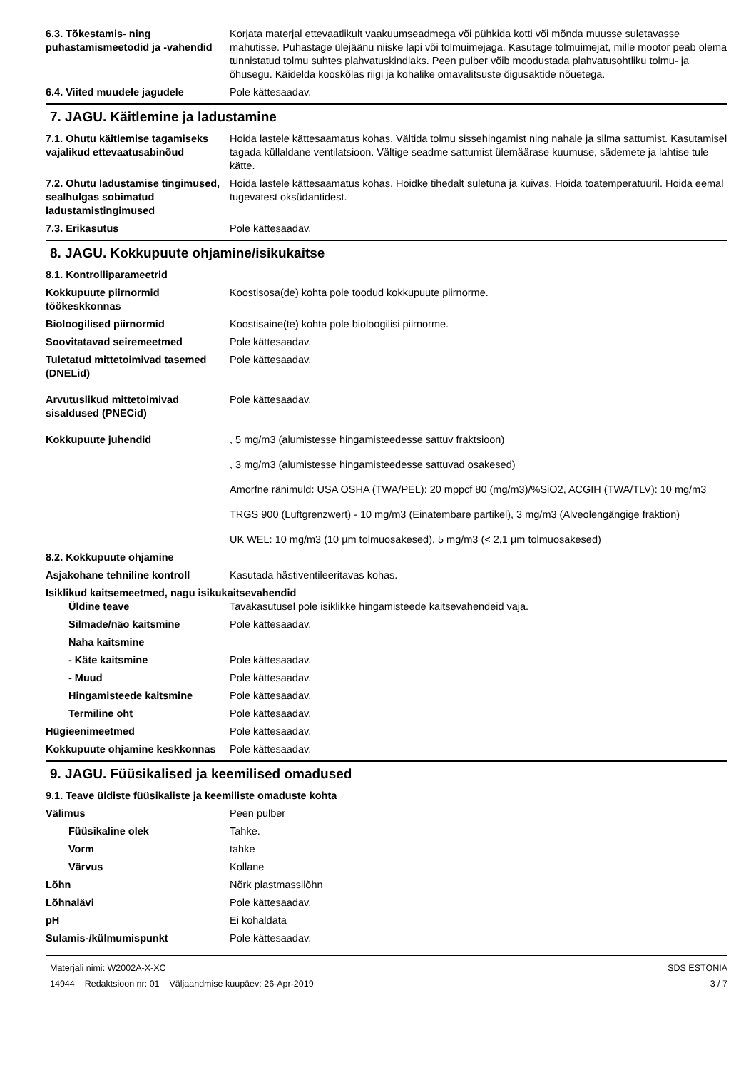6.3. Tõkestamis- ning puhastamismeetodid ja -vahendid
Korjata materjal ettevaatlikult vaakuumseadmega või pühkida kotti või mõnda muusse suletavasse mahutisse. Puhastage ülejäänu niiske lapi või tolmuimejaga. Kasutage tolmuimejat, mille mootor peab olema tunnistatud tolmu suhtes plahvatuskindlaks. Peen pulber võib moodustada plahvatusohtliku tolmu- ja õhusegu. Käidelda kooskõlas riigi ja kohalike omavalitsuste õigusaktide nõuetega.
6.4. Viited muudele jagudele Pole kättesaadav.
7. JAGU. Käitlemine ja ladustamine
7.1. Ohutu käitlemise tagamiseks vajalikud ettevaatusabinõud
Hoida lastele kättesaamatus kohas. Vältida tolmu sissehingamist ning nahale ja silma sattumist. Kasutamisel tagada küllaldane ventilatsioon. Vältige seadme sattumist ülemäärase kuumuse, sädemete ja lahtise tule kätte.
7.2. Ohutu ladustamise tingimused, sealhulgas sobimatud ladustamistingimused
Hoida lastele kättesaamatus kohas. Hoidke tihedalt suletuna ja kuivas. Hoida toatemperatuuril. Hoida eemal tugevatest oksüdantidest.
7.3. Erikasutus Pole kättesaadav.
8. JAGU. Kokkupuute ohjamine/isikukaitse
8.1. Kontrolliparameetrid
Kokkupuute piirnormid töökeskkonnas
Koostisosa(de) kohta pole toodud kokkupuute piirnorme.
Bioloogilised piirnormid Koostisaine(te) kohta pole bioloogilisi piirnorme.
Soovitatavad seiremeetmed Pole kättesaadav.
Tuletatud mittetoimivad tasemed (DNELid)
Pole kättesaadav.
Arvutuslikud mittetoimivad sisaldused (PNECid)
Pole kättesaadav.
Kokkupuute juhendid , 5 mg/m3 (alumistesse hingamisteedesse sattuv fraktsioon)
, 3 mg/m3 (alumistesse hingamisteedesse sattuvad osakesed)
Amorfne ränimuld: USA OSHA (TWA/PEL): 20 mppcf 80 (mg/m3)/%SiO2, ACGIH (TWA/TLV): 10 mg/m3
TRGS 900 (Luftgrenzwert) - 10 mg/m3 (Einatembare partikel), 3 mg/m3 (Alveolengängige fraktion)
UK WEL: 10 mg/m3 (10 µm tolmuosakesed), 5 mg/m3 (< 2,1 µm tolmuosakesed)
8.2. Kokkupuute ohjamine
Asjakohane tehniline kontroll Kasutada hästiventileeritavas kohas.
Isiklikud kaitsemeetmed, nagu isikukaitsevahendid
Üldine teave Tavakasutusel pole isiklikke hingamisteede kaitsevahendeid vaja.
Silmade/näo kaitsmine Pole kättesaadav.
Naha kaitsmine
- Käte kaitsmine Pole kättesaadav.
- Muud Pole kättesaadav.
Hingamisteede kaitsmine Pole kättesaadav.
Termiline oht Pole kättesaadav.
Hügieenimeetmed Pole kättesaadav.
Kokkupuute ohjamine keskkonnas
Pole kättesaadav.
9. JAGU. Füüsikalised ja keemilised omadused
9.1. Teave üldiste füüsikaliste ja keemiliste omaduste kohta
Välimus Peen pulber
Füüsikaline olek Tahke.
Vorm tahke
Värvus Kollane
Lõhn Nõrk plastmassilõhn
Lõhnalävi Pole kättesaadav.
pH Ei kohaldata
Sulamis-/külmumispunkt Pole kättesaadav.
Materjali nimi: W2002A-X-XC
14944 Redaktsioon nr: 01 Väljaandmise kuupäev: 26-Apr-2019
SDS ESTONIA
3 / 7